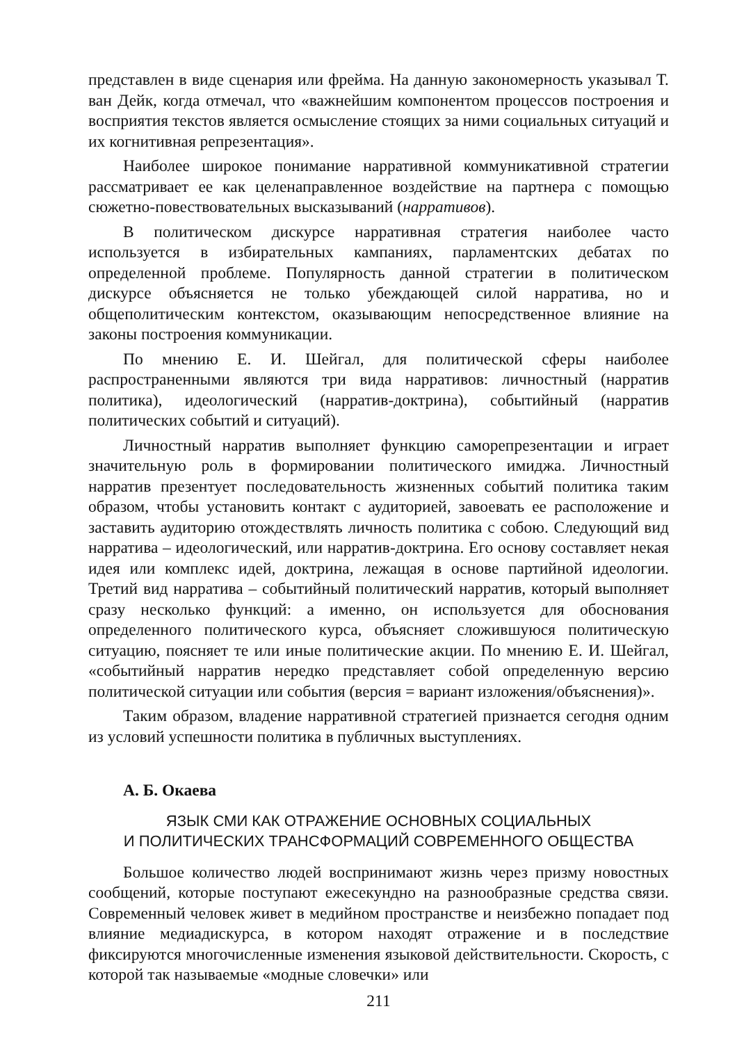представлен в виде сценария или фрейма. На данную закономерность указывал Т. ван Дейк, когда отмечал, что «важнейшим компонентом процессов построения и восприятия текстов является осмысление стоящих за ними социальных ситуаций и их когнитивная репрезентация».
Наиболее широкое понимание нарративной коммуникативной стратегии рассматривает ее как целенаправленное воздействие на партнера с помощью сюжетно-повествовательных высказываний (нарративов).
В политическом дискурсе нарративная стратегия наиболее часто используется в избирательных кампаниях, парламентских дебатах по определенной проблеме. Популярность данной стратегии в политическом дискурсе объясняется не только убеждающей силой нарратива, но и общеполитическим контекстом, оказывающим непосредственное влияние на законы построения коммуникации.
По мнению Е. И. Шейгал, для политической сферы наиболее распространенными являются три вида нарративов: личностный (нарратив политика), идеологический (нарратив-доктрина), событийный (нарратив политических событий и ситуаций).
Личностный нарратив выполняет функцию саморепрезентации и играет значительную роль в формировании политического имиджа. Личностный нарратив презентует последовательность жизненных событий политика таким образом, чтобы установить контакт с аудиторией, завоевать ее расположение и заставить аудиторию отождествлять личность политика с собою. Следующий вид нарратива – идеологический, или нарратив-доктрина. Его основу составляет некая идея или комплекс идей, доктрина, лежащая в основе партийной идеологии. Третий вид нарратива – событийный политический нарратив, который выполняет сразу несколько функций: а именно, он используется для обоснования определенного политического курса, объясняет сложившуюся политическую ситуацию, поясняет те или иные политические акции. По мнению Е. И. Шейгал, «событийный нарратив нередко представляет собой определенную версию политической ситуации или события (версия = вариант изложения/объяснения)».
Таким образом, владение нарративной стратегией признается сегодня одним из условий успешности политика в публичных выступлениях.
А. Б. Окаева
ЯЗЫК СМИ КАК ОТРАЖЕНИЕ ОСНОВНЫХ СОЦИАЛЬНЫХ
И ПОЛИТИЧЕСКИХ ТРАНСФОРМАЦИЙ СОВРЕМЕННОГО ОБЩЕСТВА
Большое количество людей воспринимают жизнь через призму новостных сообщений, которые поступают ежесекундно на разнообразные средства связи. Современный человек живет в медийном пространстве и неизбежно попадает под влияние медиадискурса, в котором находят отражение и в последствие фиксируются многочисленные изменения языковой действительности. Скорость, с которой так называемые «модные словечки» или
211